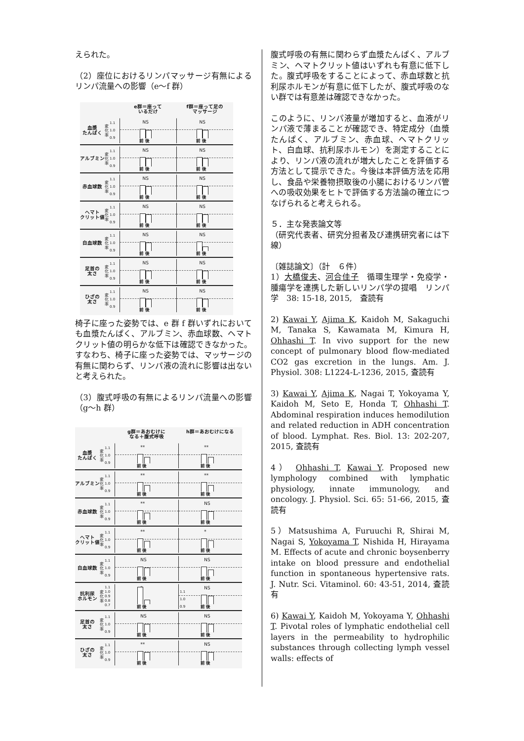えられた。
（2）座位におけるリンパマッサージ有無によるリンパ流量への影響（e～f 群）
e群＝座って
いるだけ
f群＝座って足の
マッサージ
血漿
たんぱく
変化率
1.1
1.0
0.9
NS
前 後
NS
前 後
アルブミン
変化率
1.1
1.0
0.9
NS
前 後
NS
前 後
赤血球数
変化率
1.1
1.0
0.9
NS
前 後
NS
前 後
ヘマト
クリット値
変化率
1.1
1.0
0.9
NS
前 後
NS
前 後
白血球数
変化率
1.1
1.0
0.9
NS
前 後
NS
前 後
足首の
太さ
変化率
1.1
1.0
0.9
NS
前 後
NS
前 後
ひざの
太さ
変化率
1.1
1.0
0.9
NS
前 後
NS
前 後
椅子に座った姿勢では、e 群 f 群いずれにおいても血漿たんぱく、アルブミン、赤血球数、ヘマトクリット値の明らかな低下は確認できなかった。すなわち、椅子に座った姿勢では、マッサージの有無に関わらず、リンパ液の流れに影響は出ないと考えられた。
（3）腹式呼吸の有無によるリンパ流量への影響（g～h 群）
g群＝あおむけに
なる＋腹式呼吸
h群＝あおむけになる
血漿
たんぱく
変化率
1.1
1.0
0.9
**
前 後
**
前 後
アルブミン
変化率
1.1
1.0
0.9
**
前 後
**
前 後
赤血球数
変化率
1.1
1.0
0.9
**
前 後
NS
前 後
ヘマト
クリット値
変化率
1.1
1.0
0.9
**
前 後
*
前 後
白血球数
変化率
1.1
1.0
0.9
NS
前 後
NS
前 後
抗利尿
ホルモン
変化率
1.1
1.0
0.9
0.8
0.7
*
前 後
NS 1.1
1.0
0.9
前 後
足首の
太さ
変化率
1.1
1.0
0.9
NS
前 後
NS
前 後
ひざの
太さ
変化率
1.1
1.0
0.9
**
前 後
NS
前 後
腹式呼吸の有無に関わらず血漿たんぱく、アルブミン、ヘマトクリット値はいずれも有意に低下した。腹式呼吸をすることによって、赤血球数と抗利尿ホルモンが有意に低下したが、腹式呼吸のない群では有意差は確認できなかった。
このように、リンパ液量が増加すると、血液がリンパ液で薄まることが確認でき、特定成分（血漿たんぱく、アルブミン、赤血球、ヘマトクリット、白血球、抗利尿ホルモン）を測定することにより、リンパ液の流れが増大したことを評価する方法として提示できた。今後は本評価方法を応用し、食品や栄養物摂取後の小腸におけるリンパ管への吸収効果をヒトで評価する方法論の確立につなげられると考えられる。
５．主な発表論文等
（研究代表者、研究分担者及び連携研究者には下線）
〔雑誌論文〕（計　６件）
1）大橋俊夫、河合佳子　循環生理学・免疫学・腫瘍学を連携した新しいリンパ学の提唱　リンパ学　38: 15-18, 2015,　査読有
2) Kawai Y, Ajima K, Kaidoh M, Sakaguchi M, Tanaka S, Kawamata M, Kimura H, Ohhashi T. In vivo support for the new concept of pulmonary blood flow-mediated CO2 gas excretion in the lungs. Am. J. Physiol. 308: L1224-L-1236, 2015, 査読有
3) Kawai Y, Ajima K, Nagai T, Yokoyama Y, Kaidoh M, Seto E, Honda T, Ohhashi T. Abdominal respiration induces hemodilution and related reduction in ADH concentration of blood. Lymphat. Res. Biol. 13: 202-207, 2015, 査読有
4） Ohhashi T, Kawai Y. Proposed new lymphology combined with lymphatic physiology, innate immunology, and oncology. J. Physiol. Sci. 65: 51-66, 2015, 査読有
5）Matsushima A, Furuuchi R, Shirai M, Nagai S, Yokoyama T, Nishida H, Hirayama M. Effects of acute and chronic boysenberry intake on blood pressure and endothelial function in spontaneous hypertensive rats. J. Nutr. Sci. Vitaminol. 60: 43-51, 2014, 査読有
6) Kawai Y, Kaidoh M, Yokoyama Y, Ohhashi T. Pivotal roles of lymphatic endothelial cell layers in the permeability to hydrophilic substances through collecting lymph vessel walls: effects of